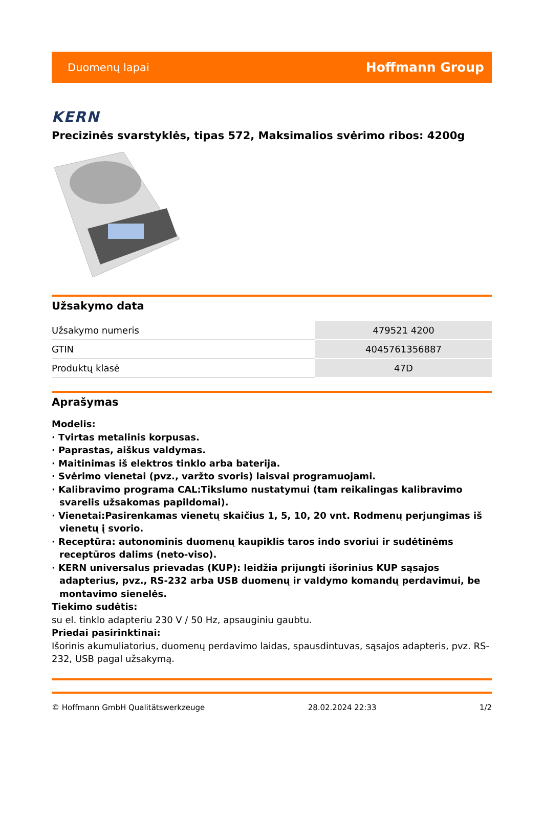Duomenų lapai Hoffmann Group
KERN
Precizinės svarstyklės, tipas 572, Maksimalios svėrimo ribos: 4200g
Užsakymo data
| Užsakymo numeris | 479521 4200 |
| GTIN | 4045761356887 |
| Produktų klasė | 47D |
Aprašymas
Modelis:
· Tvirtas metalinis korpusas.
· Paprastas, aiškus valdymas.
· Maitinimas iš elektros tinklo arba baterija.
· Svėrimo vienetai (pvz., varžto svoris) laisvai programuojami.
· Kalibravimo programa CAL:Tikslumo nustatymui (tam reikalingas kalibravimo svarelis užsakomas papildomai).
· Vienetai:Pasirenkamas vienetų skaičius 1, 5, 10, 20 vnt. Rodmenų perjungimas iš vienetų į svorio.
· Receptūra: autonominis duomenų kaupiklis taros indo svoriui ir sudėtinėms receptūros dalims (neto-viso).
· KERN universalus prievadas (KUP): leidžia prijungti išorinius KUP sąsajos adapterius, pvz., RS-232 arba USB duomenų ir valdymo komandų perdavimui, be montavimo sienelės.
Tiekimo sudėtis:
su el. tinklo adapteriu 230 V / 50 Hz, apsauginiu gaubtu.
Priedai pasirinktinai:
Išorinis akumuliatorius, duomenų perdavimo laidas, spausdintuvas, sąsajos adapteris, pvz. RS-232, USB pagal užsakymą.
© Hoffmann GmbH Qualitätswerkzeuge 28.02.2024 22:33 1/2